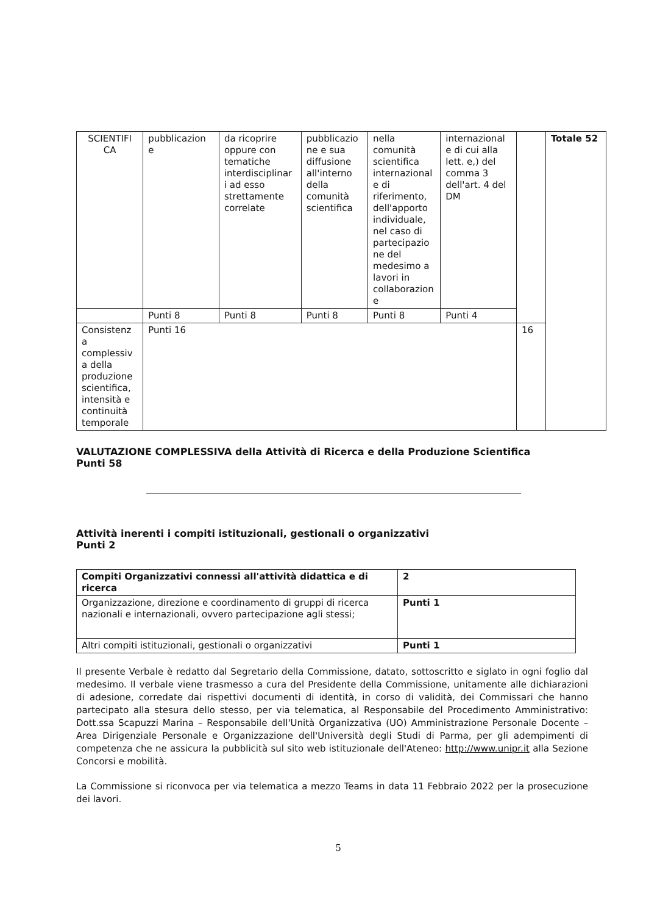| SCIENTIFI CA | pubblicazion e | da ricoprire oppure con tematiche interdisciplinar i ad esso strettamente correlate | pubblicazio ne e sua diffusione all'interno della comunità scientifica | nella comunità scientifica internazional e di riferimento, dell'apporto individuale, nel caso di partecipazio ne del medesimo a lavori in collaborazion e | internazional e di cui alla lett. e,) del comma 3 dell'art. 4 del DM | | Totale 52 |
| | Punti 8 | Punti 8 | Punti 8 | Punti 8 | Punti 4 | | |
| Consistenz a complessiv a della produzione scientifica, intensità e continuità temporale | Punti 16 | | | | | 16 | |
VALUTAZIONE COMPLESSIVA della Attività di Ricerca e della Produzione Scientifica
Punti 58
Attività inerenti i compiti istituzionali, gestionali o organizzativi
Punti 2
| Compiti Organizzativi connessi all'attività didattica e di ricerca | 2 |
| Organizzazione, direzione e coordinamento di gruppi di ricerca nazionali e internazionali, ovvero partecipazione agli stessi; | Punti 1 |
| Altri compiti istituzionali, gestionali o organizzativi | Punti 1 |
Il presente Verbale è redatto dal Segretario della Commissione, datato, sottoscritto e siglato in ogni foglio dal medesimo. Il verbale viene trasmesso a cura del Presidente della Commissione, unitamente alle dichiarazioni di adesione, corredate dai rispettivi documenti di identità, in corso di validità, dei Commissari che hanno partecipato alla stesura dello stesso, per via telematica, al Responsabile del Procedimento Amministrativo: Dott.ssa Scapuzzi Marina – Responsabile dell'Unità Organizzativa (UO) Amministrazione Personale Docente – Area Dirigenziale Personale e Organizzazione dell'Università degli Studi di Parma, per gli adempimenti di competenza che ne assicura la pubblicità sul sito web istituzionale dell'Ateneo: http://www.unipr.it alla Sezione Concorsi e mobilità.
La Commissione si riconvoca per via telematica a mezzo Teams in data 11 Febbraio 2022 per la prosecuzione dei lavori.
5